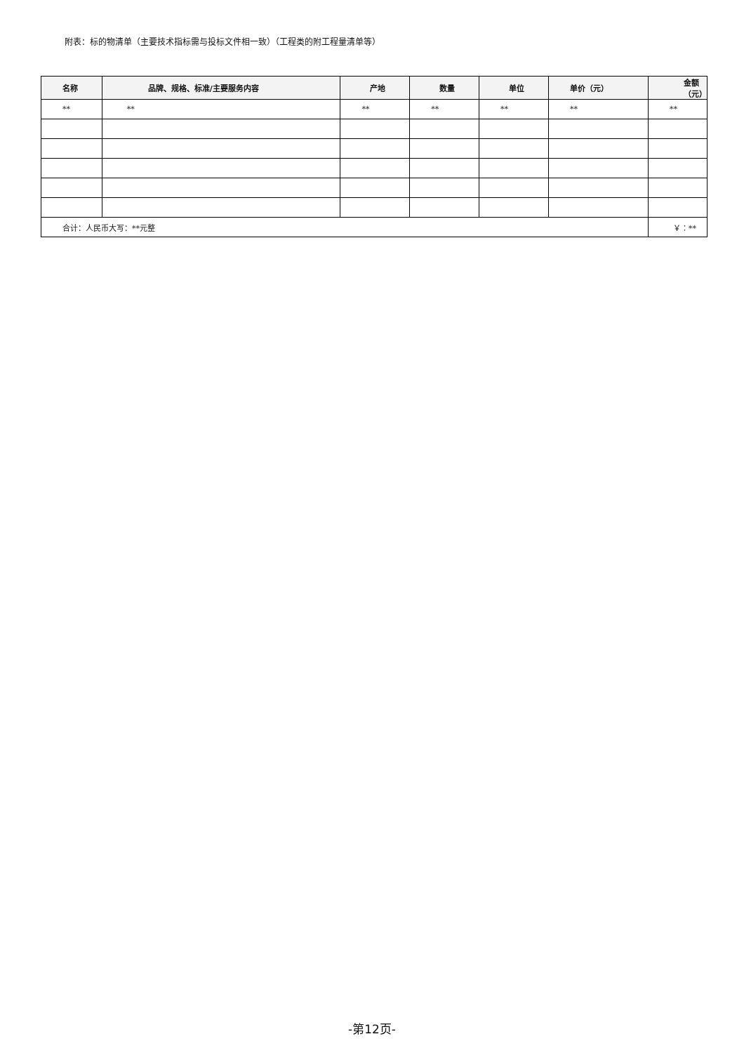附表：标的物清单（主要技术指标需与投标文件相一致）（工程类的附工程量清单等）
| 名称 | 品牌、规格、标准/主要服务内容 | 产地 | 数量 | 单位 | 单价（元） | 金额（元） |
| --- | --- | --- | --- | --- | --- | --- |
| ** | ** | ** | ** | ** | ** | ** |
| 合计：人民币大写：**元整 | | | | | | ￥：** |
-第12页-